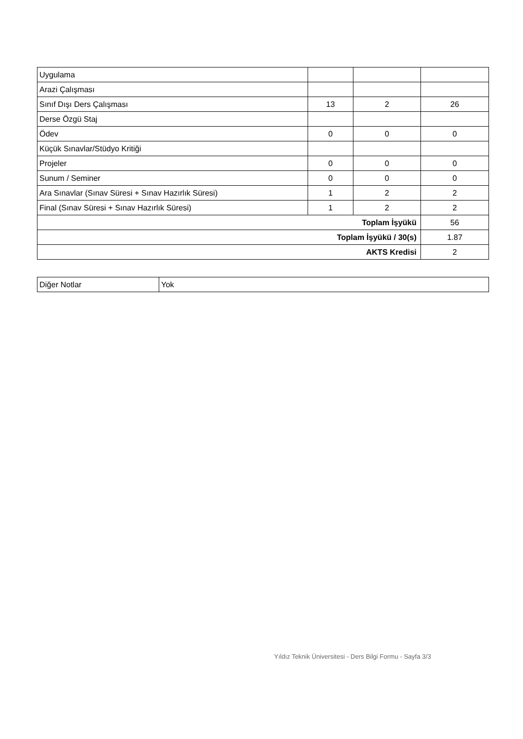| Uygulama | | | |
| Arazi Çalışması | | | |
| Sınıf Dışı Ders Çalışması | 13 | 2 | 26 |
| Derse Özgü Staj | | | |
| Ödev | 0 | 0 | 0 |
| Küçük Sınavlar/Stüdyo Kritiği | | | |
| Projeler | 0 | 0 | 0 |
| Sunum / Seminer | 0 | 0 | 0 |
| Ara Sınavlar (Sınav Süresi + Sınav Hazırlık Süresi) | 1 | 2 | 2 |
| Final (Sınav Süresi + Sınav Hazırlık Süresi) | 1 | 2 | 2 |
| Toplam İşyükü | | | 56 |
| Toplam İşyükü / 30(s) | | | 1.87 |
| AKTS Kredisi | | | 2 |
| Diğer Notlar | Yok |
Yıldız Teknik Üniversitesi - Ders Bilgi Formu - Sayfa 3/3